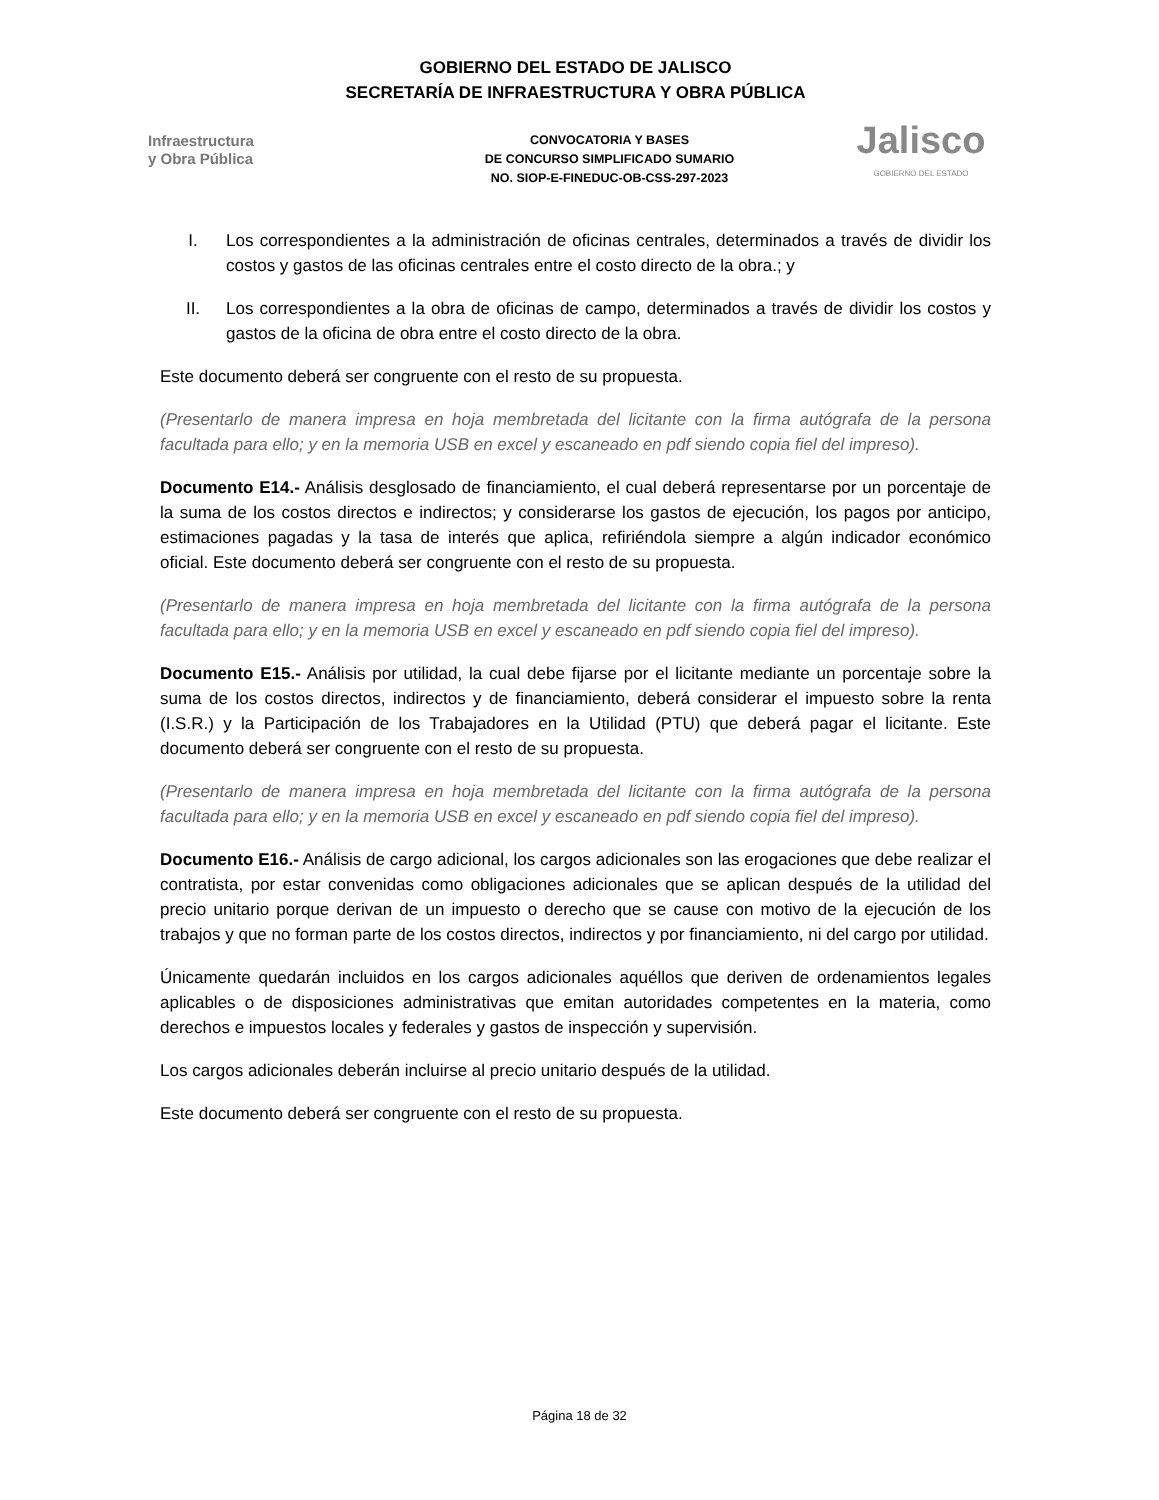GOBIERNO DEL ESTADO DE JALISCO
SECRETARÍA DE INFRAESTRUCTURA Y OBRA PÚBLICA
Infraestructura
y Obra Pública
CONVOCATORIA Y BASES
DE CONCURSO SIMPLIFICADO SUMARIO
NO. SIOP-E-FINEDUC-OB-CSS-297-2023
Jalisco
GOBIERNO DEL ESTADO
I. Los correspondientes a la administración de oficinas centrales, determinados a través de dividir los costos y gastos de las oficinas centrales entre el costo directo de la obra.; y
II. Los correspondientes a la obra de oficinas de campo, determinados a través de dividir los costos y gastos de la oficina de obra entre el costo directo de la obra.
Este documento deberá ser congruente con el resto de su propuesta.
(Presentarlo de manera impresa en hoja membretada del licitante con la firma autógrafa de la persona facultada para ello; y en la memoria USB en excel y escaneado en pdf siendo copia fiel del impreso).
Documento E14.- Análisis desglosado de financiamiento, el cual deberá representarse por un porcentaje de la suma de los costos directos e indirectos; y considerarse los gastos de ejecución, los pagos por anticipo, estimaciones pagadas y la tasa de interés que aplica, refiriéndola siempre a algún indicador económico oficial. Este documento deberá ser congruente con el resto de su propuesta.
(Presentarlo de manera impresa en hoja membretada del licitante con la firma autógrafa de la persona facultada para ello; y en la memoria USB en excel y escaneado en pdf siendo copia fiel del impreso).
Documento E15.- Análisis por utilidad, la cual debe fijarse por el licitante mediante un porcentaje sobre la suma de los costos directos, indirectos y de financiamiento, deberá considerar el impuesto sobre la renta (I.S.R.) y la Participación de los Trabajadores en la Utilidad (PTU) que deberá pagar el licitante. Este documento deberá ser congruente con el resto de su propuesta.
(Presentarlo de manera impresa en hoja membretada del licitante con la firma autógrafa de la persona facultada para ello; y en la memoria USB en excel y escaneado en pdf siendo copia fiel del impreso).
Documento E16.- Análisis de cargo adicional, los cargos adicionales son las erogaciones que debe realizar el contratista, por estar convenidas como obligaciones adicionales que se aplican después de la utilidad del precio unitario porque derivan de un impuesto o derecho que se cause con motivo de la ejecución de los trabajos y que no forman parte de los costos directos, indirectos y por financiamiento, ni del cargo por utilidad.
Únicamente quedarán incluidos en los cargos adicionales aquéllos que deriven de ordenamientos legales aplicables o de disposiciones administrativas que emitan autoridades competentes en la materia, como derechos e impuestos locales y federales y gastos de inspección y supervisión.
Los cargos adicionales deberán incluirse al precio unitario después de la utilidad.
Este documento deberá ser congruente con el resto de su propuesta.
Página 18 de 32